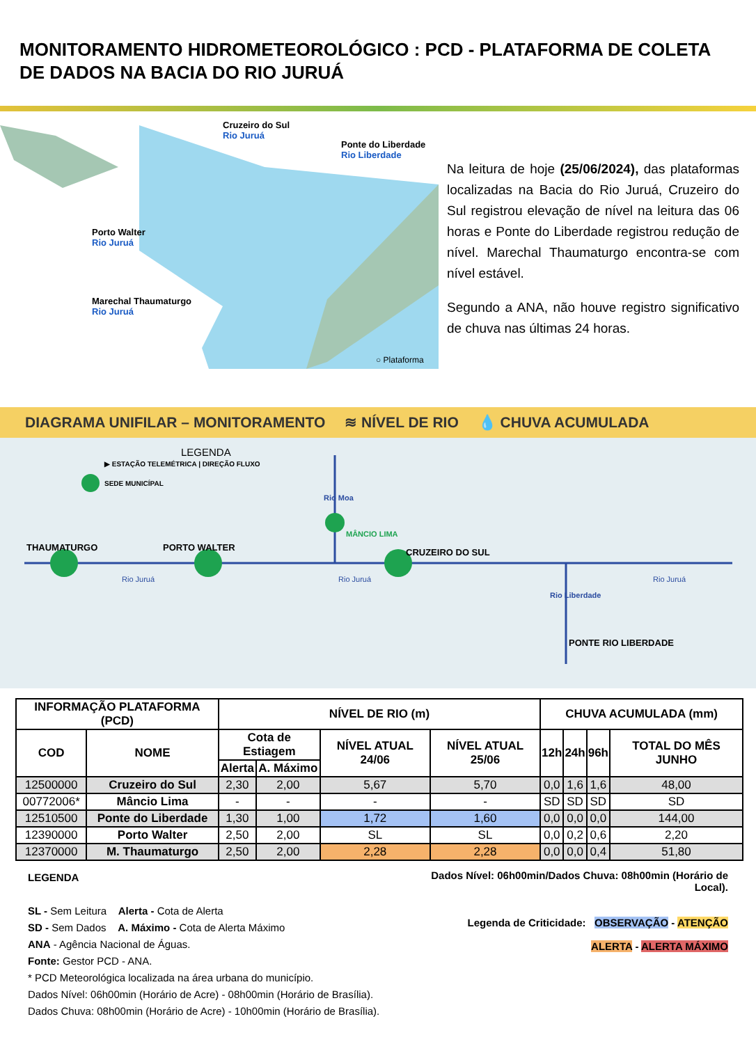MONITORAMENTO HIDROMETEOROLÓGICO : PCD - PLATAFORMA DE COLETA DE DADOS NA BACIA DO RIO JURUÁ
Cruzeiro do Sul
Rio Juruá
Ponte do Liberdade
Rio Liberdade
Porto Walter
Rio Juruá
Marechal Thaumaturgo
Rio Juruá
○ Plataforma
Na leitura de hoje (25/06/2024), das plataformas localizadas na Bacia do Rio Juruá, Cruzeiro do Sul registrou elevação de nível na leitura das 06 horas e Ponte do Liberdade registrou redução de nível. Marechal Thaumaturgo encontra-se com nível estável.
Segundo a ANA, não houve registro significativo de chuva nas últimas 24 horas.
DIAGRAMA UNIFILAR – MONITORAMENTO ≋ NÍVEL DE RIO 💧 CHUVA ACUMULADA
LEGENDA
▶ ESTAÇÃO TELEMÉTRICA | DIREÇÃO FLUXO
SEDE MUNICÍPAL
Rio Moa
MÂNCIO LIMA
THAUMATURGO PORTO WALTER CRUZEIRO DO SUL
Rio Juruá Rio Juruá Rio Juruá
Rio Liberdade
PONTE RIO LIBERDADE
| INFORMAÇÃO PLATAFORMA (PCD) | | NÍVEL DE RIO (m) | | | | CHUVA ACUMULADA (mm) | | | |
| --- | --- | --- | --- | --- | --- | --- | --- | --- | --- |
| COD | NOME | Cota de Estiagem | | NÍVEL ATUAL 24/06 | NÍVEL ATUAL 25/06 | 12h | 24h | 96h | TOTAL DO MÊS JUNHO |
| | | Alerta | A. Máximo | | | | | | |
| 12500000 | Cruzeiro do Sul | 2,30 | 2,00 | 5,67 | 5,70 | 0,0 | 1,6 | 1,6 | 48,00 |
| 00772006* | Mâncio Lima | - | - | - | - | SD | SD | SD | SD |
| 12510500 | Ponte do Liberdade | 1,30 | 1,00 | 1,72 | 1,60 | 0,0 | 0,0 | 0,0 | 144,00 |
| 12390000 | Porto Walter | 2,50 | 2,00 | SL | SL | 0,0 | 0,2 | 0,6 | 2,20 |
| 12370000 | M. Thaumaturgo | 2,50 | 2,00 | 2,28 | 2,28 | 0,0 | 0,0 | 0,4 | 51,80 |
LEGENDA
SL - Sem Leitura Alerta - Cota de Alerta
SD - Sem Dados A. Máximo - Cota de Alerta Máximo
ANA - Agência Nacional de Águas.
Fonte: Gestor PCD - ANA.
* PCD Meteorológica localizada na área urbana do município.
Dados Nível: 06h00min (Horário de Acre) - 08h00min (Horário de Brasília).
Dados Chuva: 08h00min (Horário de Acre) - 10h00min (Horário de Brasília).
Dados Nível: 06h00min/Dados Chuva: 08h00min (Horário de Local).
Legenda de Criticidade: OBSERVAÇÃO - ATENÇÃO
ALERTA - ALERTA MÁXIMO